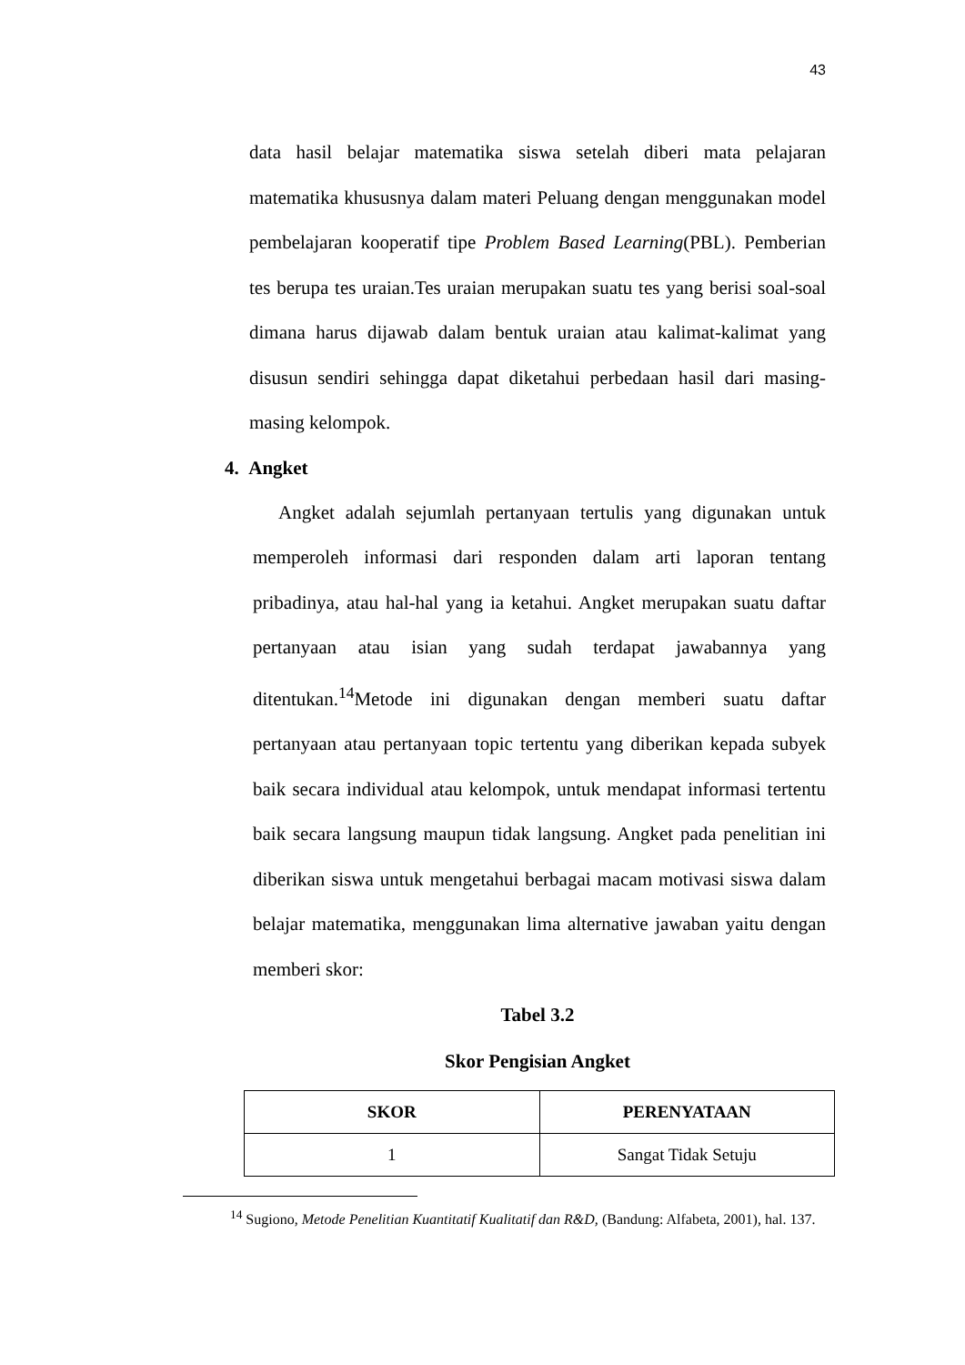43
data hasil belajar matematika siswa setelah diberi mata pelajaran matematika khususnya dalam materi Peluang dengan menggunakan model pembelajaran kooperatif tipe Problem Based Learning(PBL). Pemberian tes berupa tes uraian.Tes uraian merupakan suatu tes yang berisi soal-soal dimana harus dijawab dalam bentuk uraian atau kalimat-kalimat yang disusun sendiri sehingga dapat diketahui perbedaan hasil dari masing-masing kelompok.
4. Angket
Angket adalah sejumlah pertanyaan tertulis yang digunakan untuk memperoleh informasi dari responden dalam arti laporan tentang pribadinya, atau hal-hal yang ia ketahui. Angket merupakan suatu daftar pertanyaan atau isian yang sudah terdapat jawabannya yang ditentukan.<sup>14</sup>Metode ini digunakan dengan memberi suatu daftar pertanyaan atau pertanyaan topic tertentu yang diberikan kepada subyek baik secara individual atau kelompok, untuk mendapat informasi tertentu baik secara langsung maupun tidak langsung. Angket pada penelitian ini diberikan siswa untuk mengetahui berbagai macam motivasi siswa dalam belajar matematika, menggunakan lima alternative jawaban yaitu dengan memberi skor:
Tabel 3.2
Skor Pengisian Angket
| SKOR | PERENYATAAN |
| --- | --- |
| 1 | Sangat Tidak Setuju |
<sup>14</sup> Sugiono, Metode Penelitian Kuantitatif Kualitatif dan R&D, (Bandung: Alfabeta, 2001), hal. 137.